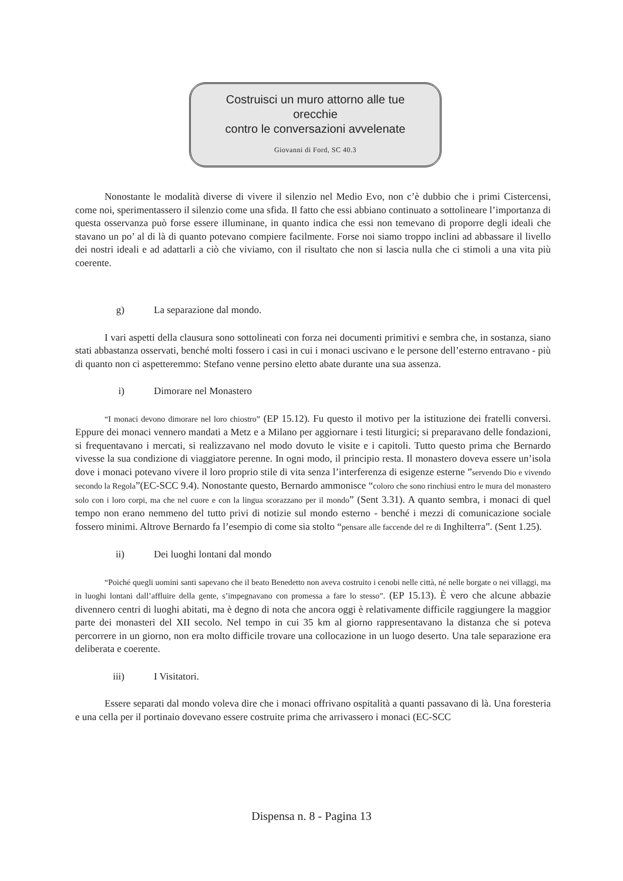Costruisci un muro attorno alle tue
orecchie
contro le conversazioni avvelenate
Giovanni di Ford, SC 40.3
Nonostante le modalità diverse di vivere il silenzio nel Medio Evo, non c’è dubbio che i primi Cistercensi, come noi, sperimentassero il silenzio come una sfida. Il fatto che essi abbiano continuato a sottolineare l’importanza di questa osservanza può forse essere illuminane, in quanto indica che essi non temevano di proporre degli ideali che stavano un po’ al di là di quanto potevano compiere facilmente. Forse noi siamo troppo inclini ad abbassare il livello dei nostri ideali e ad adattarli a ciò che viviamo, con il risultato che non si lascia nulla che ci stimoli a una vita più coerente.
g) La separazione dal mondo.
I vari aspetti della clausura sono sottolineati con forza nei documenti primitivi e sembra che, in sostanza, siano stati abbastanza osservati, benché molti fossero i casi in cui i monaci uscivano e le persone dell’esterno entravano - più di quanto non ci aspetteremmo: Stefano venne persino eletto abate durante una sua assenza.
i) Dimorare nel Monastero
“I monaci devono dimorare nel loro chiostro” (EP 15.12). Fu questo il motivo per la istituzione dei fratelli conversi. Eppure dei monaci vennero mandati a Metz e a Milano per aggiornare i testi liturgici; si preparavano delle fondazioni, si frequentavano i mercati, si realizzavano nel modo dovuto le visite e i capitoli. Tutto questo prima che Bernardo vivesse la sua condizione di viaggiatore perenne. In ogni modo, il principio resta. Il monastero doveva essere un’isola dove i monaci potevano vivere il loro proprio stile di vita senza l’interferenza di esigenze esterne ”servendo Dio e vivendo secondo la Regola”(EC-SCC 9.4). Nonostante questo, Bernardo ammonisce “coloro che sono rinchiusi entro le mura del monastero solo con i loro corpi, ma che nel cuore e con la lingua scorazzano per il mondo” (Sent 3.31). A quanto sembra, i monaci di quel tempo non erano nemmeno del tutto privi di notizie sul mondo esterno - benché i mezzi di comunicazione sociale fossero minimi. Altrove Bernardo fa l’esempio di come sia stolto “pensare alle faccende del re di Inghilterra”. (Sent 1.25).
ii) Dei luoghi lontani dal mondo
“Poiché quegli uomini santi sapevano che il beato Benedetto non aveva costruito i cenobi nelle città, né nelle borgate o nei villaggi, ma in luoghi lontani dall’affluire della gente, s’impegnavano con promessa a fare lo stesso”. (EP 15.13). È vero che alcune abbazie divennero centri di luoghi abitati, ma è degno di nota che ancora oggi è relativamente difficile raggiungere la maggior parte dei monasteri del XII secolo. Nel tempo in cui 35 km al giorno rappresentavano la distanza che si poteva percorrere in un giorno, non era molto difficile trovare una collocazione in un luogo deserto. Una tale separazione era deliberata e coerente.
iii) I Visitatori.
Essere separati dal mondo voleva dire che i monaci offrivano ospitalità a quanti passavano di là. Una foresteria e una cella per il portinaio dovevano essere costruite prima che arrivassero i monaci (EC-SCC
Dispensa n. 8 - Pagina 13